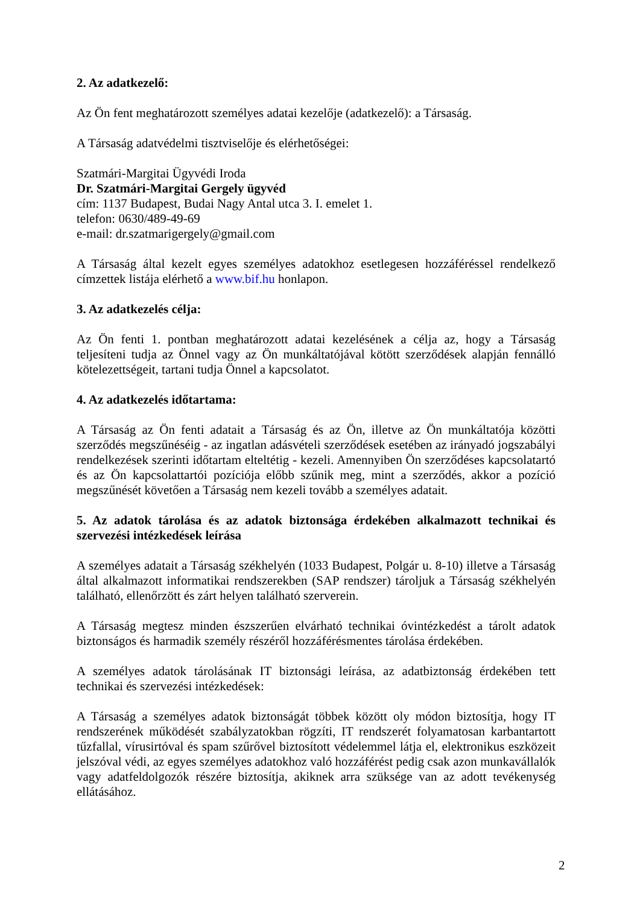2. Az adatkezelő:
Az Ön fent meghatározott személyes adatai kezelője (adatkezelő): a Társaság.
A Társaság adatvédelmi tisztviselője és elérhetőségei:
Szatmári-Margitai Ügyvédi Iroda
Dr. Szatmári-Margitai Gergely ügyvéd
cím: 1137 Budapest, Budai Nagy Antal utca 3. I. emelet 1.
telefon: 0630/489-49-69
e-mail: dr.szatmarigergely@gmail.com
A Társaság által kezelt egyes személyes adatokhoz esetlegesen hozzáféréssel rendelkező címzettek listája elérhető a www.bif.hu honlapon.
3. Az adatkezelés célja:
Az Ön fenti 1. pontban meghatározott adatai kezelésének a célja az, hogy a Társaság teljesíteni tudja az Önnel vagy az Ön munkáltatójával kötött szerződések alapján fennálló kötelezettségeit, tartani tudja Önnel a kapcsolatot.
4. Az adatkezelés időtartama:
A Társaság az Ön fenti adatait a Társaság és az Ön, illetve az Ön munkáltatója közötti szerződés megszűnéséig - az ingatlan adásvételi szerződések esetében az irányadó jogszabályi rendelkezések szerinti időtartam elteltétig - kezeli. Amennyiben Ön szerződéses kapcsolatartó és az Ön kapcsolattartói pozíciója előbb szűnik meg, mint a szerződés, akkor a pozíció megszűnését követően a Társaság nem kezeli tovább a személyes adatait.
5. Az adatok tárolása és az adatok biztonsága érdekében alkalmazott technikai és szervezési intézkedések leírása
A személyes adatait a Társaság székhelyén (1033 Budapest, Polgár u. 8-10) illetve a Társaság által alkalmazott informatikai rendszerekben (SAP rendszer) tároljuk a Társaság székhelyén található, ellenőrzött és zárt helyen található szerverein.
A Társaság megtesz minden észszerűen elvárható technikai óvintézkedést a tárolt adatok biztonságos és harmadik személy részéről hozzáférésmentes tárolása érdekében.
A személyes adatok tárolásának IT biztonsági leírása, az adatbiztonság érdekében tett technikai és szervezési intézkedések:
A Társaság a személyes adatok biztonságát többek között oly módon biztosítja, hogy IT rendszerének működését szabályzatokban rögzíti, IT rendszerét folyamatosan karbantartott tűzfallal, vírusirtóval és spam szűrővel biztosított védelemmel látja el, elektronikus eszközeit jelszóval védi, az egyes személyes adatokhoz való hozzáférést pedig csak azon munkavállalók vagy adatfeldolgozók részére biztosítja, akiknek arra szüksége van az adott tevékenység ellátásához.
2